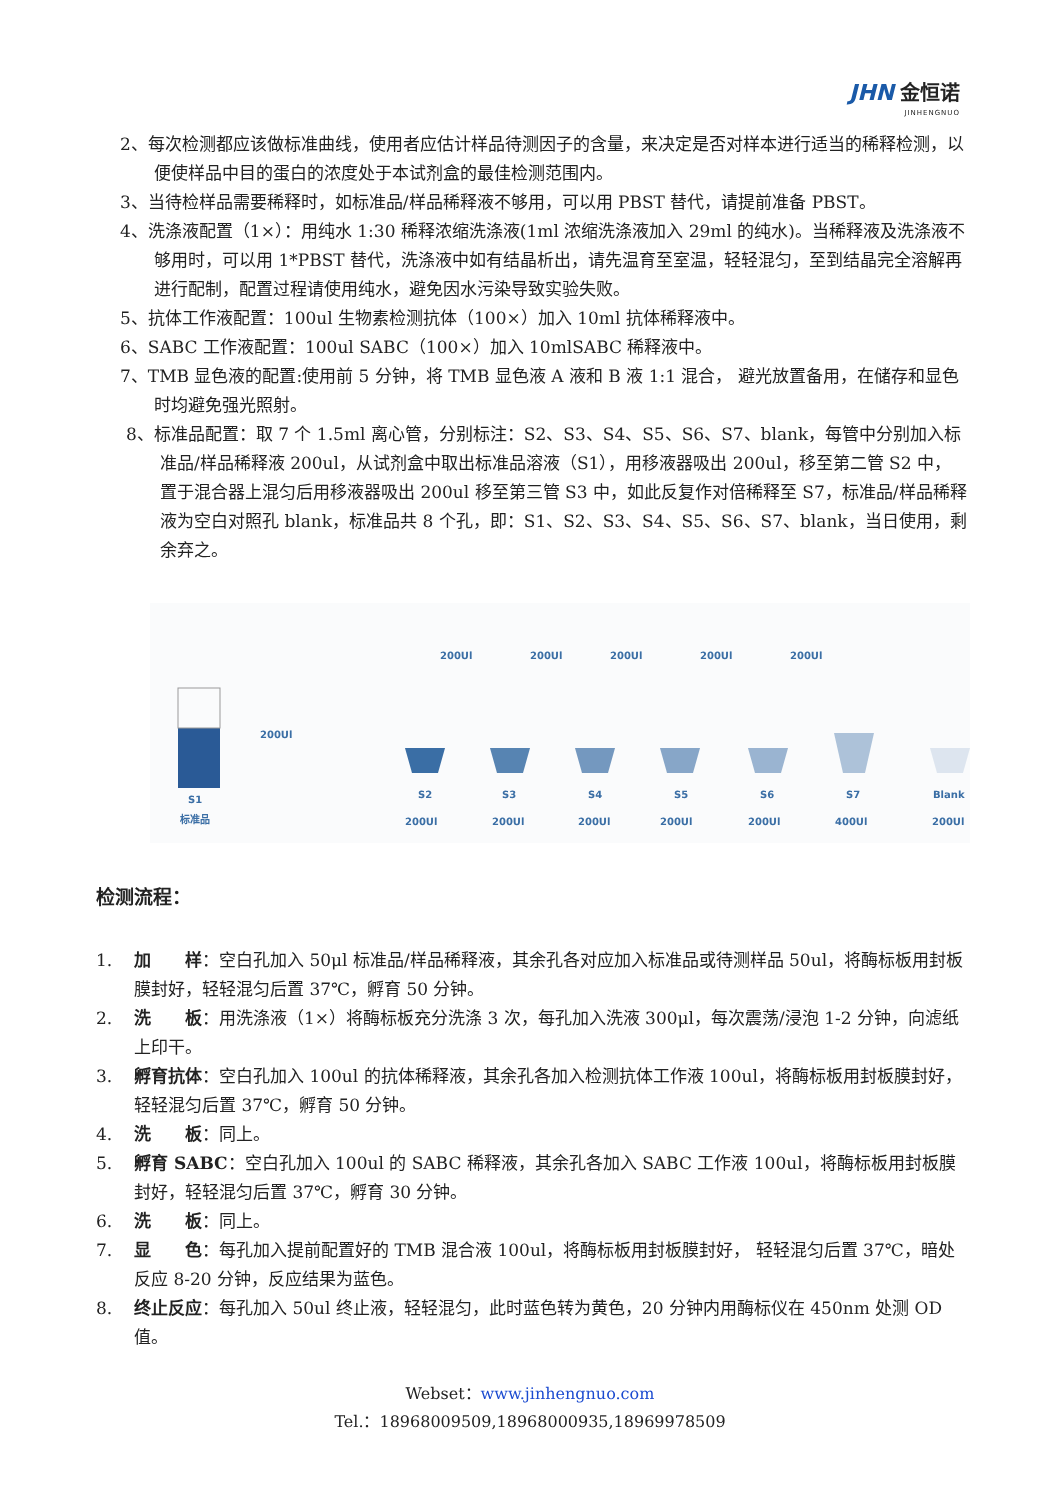JHN 金恒诺
JINHENGNUO
2、每次检测都应该做标准曲线，使用者应估计样品待测因子的含量，来决定是否对样本进行适当的稀释检测，以便使样品中目的蛋白的浓度处于本试剂盒的最佳检测范围内。
3、当待检样品需要稀释时，如标准品/样品稀释液不够用，可以用 PBST 替代，请提前准备 PBST。
4、洗涤液配置（1×）：用纯水 1:30 稀释浓缩洗涤液(1ml 浓缩洗涤液加入 29ml 的纯水)。当稀释液及洗涤液不够用时，可以用 1*PBST 替代，洗涤液中如有结晶析出，请先温育至室温，轻轻混匀，至到结晶完全溶解再进行配制，配置过程请使用纯水，避免因水污染导致实验失败。
5、抗体工作液配置：100ul 生物素检测抗体（100×）加入 10ml 抗体稀释液中。
6、SABC 工作液配置：100ul SABC（100×）加入 10mlSABC 稀释液中。
7、TMB 显色液的配置:使用前 5 分钟，将 TMB 显色液 A 液和 B 液 1:1 混合， 避光放置备用，在储存和显色时均避免强光照射。
8、标准品配置：取 7 个 1.5ml 离心管，分别标注：S2、S3、S4、S5、S6、S7、blank，每管中分别加入标准品/样品稀释液 200ul，从试剂盒中取出标准品溶液（S1），用移液器吸出 200ul，移至第二管 S2 中， 置于混合器上混匀后用移液器吸出 200ul 移至第三管 S3 中，如此反复作对倍稀释至 S7，标准品/样品稀释液为空白对照孔 blank，标准品共 8 个孔，即：S1、S2、S3、S4、S5、S6、S7、blank，当日使用，剩余弃之。
S1
标准品
200Ul
200Ul
200Ul
200Ul
200Ul
200Ul
S2
S3
S4
S5
S6
S7
Blank
200Ul
200Ul
200Ul
200Ul
200Ul
400Ul
200Ul
检测流程：
1. 加　　样：空白孔加入 50μl 标准品/样品稀释液，其余孔各对应加入标准品或待测样品 50ul，将酶标板用封板膜封好，轻轻混匀后置 37℃，孵育 50 分钟。
2. 洗　　板：用洗涤液（1×）将酶标板充分洗涤 3 次，每孔加入洗液 300μl，每次震荡/浸泡 1-2 分钟，向滤纸上印干。
3. 孵育抗体：空白孔加入 100ul 的抗体稀释液，其余孔各加入检测抗体工作液 100ul，将酶标板用封板膜封好，轻轻混匀后置 37℃，孵育 50 分钟。
4. 洗　　板：同上。
5. 孵育 SABC：空白孔加入 100ul 的 SABC 稀释液，其余孔各加入 SABC 工作液 100ul，将酶标板用封板膜封好，轻轻混匀后置 37℃，孵育 30 分钟。
6. 洗　　板：同上。
7. 显　　色：每孔加入提前配置好的 TMB 混合液 100ul，将酶标板用封板膜封好， 轻轻混匀后置 37℃，暗处反应 8-20 分钟，反应结果为蓝色。
8. 终止反应：每孔加入 50ul 终止液，轻轻混匀，此时蓝色转为黄色，20 分钟内用酶标仪在 450nm 处测 OD 值。
Webset：www.jinhengnuo.com
Tel.：18968009509,18968000935,18969978509